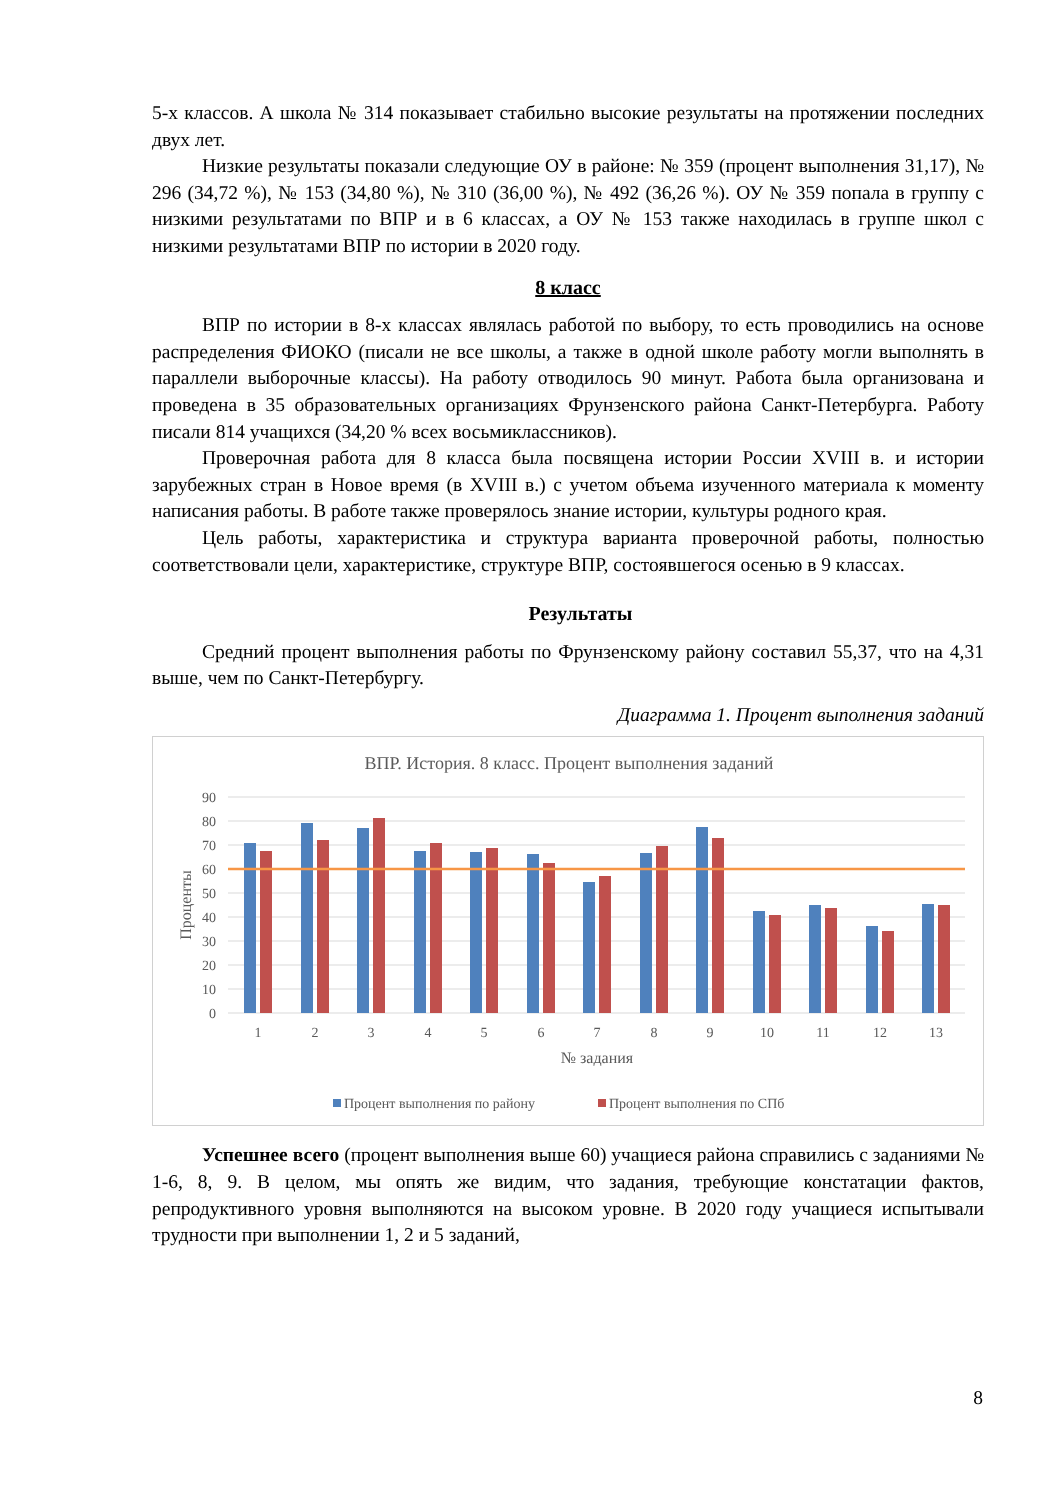5-х классов. А школа № 314 показывает стабильно высокие результаты на протяжении последних двух лет.
Низкие результаты показали следующие ОУ в районе: № 359 (процент выполнения 31,17), № 296 (34,72 %), № 153 (34,80 %), № 310 (36,00 %), № 492 (36,26 %). ОУ № 359 попала в группу с низкими результатами по ВПР и в 6 классах, а ОУ № 153 также находилась в группе школ с низкими результатами ВПР по истории в 2020 году.
8 класс
ВПР по истории в 8-х классах являлась работой по выбору, то есть проводились на основе распределения ФИОКО (писали не все школы, а также в одной школе работу могли выполнять в параллели выборочные классы). На работу отводилось 90 минут. Работа была организована и проведена в 35 образовательных организациях Фрунзенского района Санкт-Петербурга. Работу писали 814 учащихся (34,20 % всех восьмиклассников).
Проверочная работа для 8 класса была посвящена истории России XVIII в. и истории зарубежных стран в Новое время (в XVIII в.) с учетом объема изученного материала к моменту написания работы. В работе также проверялось знание истории, культуры родного края.
Цель работы, характеристика и структура варианта проверочной работы, полностью соответствовали цели, характеристике, структуре ВПР, состоявшегося осенью в 9 классах.
Результаты
Средний процент выполнения работы по Фрунзенскому району составил 55,37, что на 4,31 выше, чем по Санкт-Петербургу.
Диаграмма 1. Процент выполнения заданий
ВПР. История. 8 класс. Процент выполнения заданий
90
80
70
60
50
40
30
20
10
0
Проценты
1
2
3
4
5
6
7
8
9
10
11
12
13
№ задания
Процент выполнения по району
Процент выполнения по СПб
Успешнее всего (процент выполнения выше 60) учащиеся района справились с заданиями № 1-6, 8, 9. В целом, мы опять же видим, что задания, требующие констатации фактов, репродуктивного уровня выполняются на высоком уровне. В 2020 году учащиеся испытывали трудности при выполнении 1, 2 и 5 заданий,
8